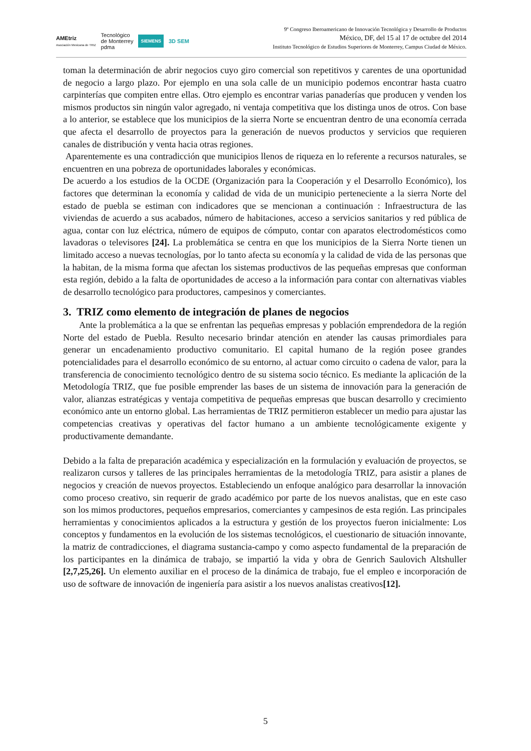AMEtriz
Asociación Mexicana de TRIZ Tecnológico
de Monterrey
pdma SIEMENS 3D SEM
9º Congreso Iberoamericano de Innovación Tecnológica y Desarrollo de Productos
México, DF, del 15 al 17 de octubre del 2014
Instituto Tecnológico de Estudios Superiores de Monterrey, Campus Ciudad de México.
toman la determinación de abrir negocios cuyo giro comercial son repetitivos y carentes de una oportunidad de negocio a largo plazo. Por ejemplo en una sola calle de un municipio podemos encontrar hasta cuatro carpinterías que compiten entre ellas. Otro ejemplo es encontrar varias panaderías que producen y venden los mismos productos sin ningún valor agregado, ni ventaja competitiva que los distinga unos de otros. Con base a lo anterior, se establece que los municipios de la sierra Norte se encuentran dentro de una economía cerrada que afecta el desarrollo de proyectos para la generación de nuevos productos y servicios que requieren canales de distribución y venta hacia otras regiones.
Aparentemente es una contradicción que municipios llenos de riqueza en lo referente a recursos naturales, se encuentren en una pobreza de oportunidades laborales y económicas.
De acuerdo a los estudios de la OCDE (Organización para la Cooperación y el Desarrollo Económico), los factores que determinan la economía y calidad de vida de un municipio perteneciente a la sierra Norte del estado de puebla se estiman con indicadores que se mencionan a continuación : Infraestructura de las viviendas de acuerdo a sus acabados, número de habitaciones, acceso a servicios sanitarios y red pública de agua, contar con luz eléctrica, número de equipos de cómputo, contar con aparatos electrodomésticos como lavadoras o televisores [24]. La problemática se centra en que los municipios de la Sierra Norte tienen un limitado acceso a nuevas tecnologías, por lo tanto afecta su economía y la calidad de vida de las personas que la habitan, de la misma forma que afectan los sistemas productivos de las pequeñas empresas que conforman esta región, debido a la falta de oportunidades de acceso a la información para contar con alternativas viables de desarrollo tecnológico para productores, campesinos y comerciantes.
3. TRIZ como elemento de integración de planes de negocios
Ante la problemática a la que se enfrentan las pequeñas empresas y población emprendedora de la región Norte del estado de Puebla. Resulto necesario brindar atención en atender las causas primordiales para generar un encadenamiento productivo comunitario. El capital humano de la región posee grandes potencialidades para el desarrollo económico de su entorno, al actuar como circuito o cadena de valor, para la transferencia de conocimiento tecnológico dentro de su sistema socio técnico. Es mediante la aplicación de la Metodología TRIZ, que fue posible emprender las bases de un sistema de innovación para la generación de valor, alianzas estratégicas y ventaja competitiva de pequeñas empresas que buscan desarrollo y crecimiento económico ante un entorno global. Las herramientas de TRIZ permitieron establecer un medio para ajustar las competencias creativas y operativas del factor humano a un ambiente tecnológicamente exigente y productivamente demandante.
Debido a la falta de preparación académica y especialización en la formulación y evaluación de proyectos, se realizaron cursos y talleres de las principales herramientas de la metodología TRIZ, para asistir a planes de negocios y creación de nuevos proyectos. Estableciendo un enfoque analógico para desarrollar la innovación como proceso creativo, sin requerir de grado académico por parte de los nuevos analistas, que en este caso son los mimos productores, pequeños empresarios, comerciantes y campesinos de esta región. Las principales herramientas y conocimientos aplicados a la estructura y gestión de los proyectos fueron inicialmente: Los conceptos y fundamentos en la evolución de los sistemas tecnológicos, el cuestionario de situación innovante, la matriz de contradicciones, el diagrama sustancia-campo y como aspecto fundamental de la preparación de los participantes en la dinámica de trabajo, se impartió la vida y obra de Genrich Saulovich Altshuller [2,7,25,26]. Un elemento auxiliar en el proceso de la dinámica de trabajo, fue el empleo e incorporación de uso de software de innovación de ingeniería para asistir a los nuevos analistas creativos[12].
5